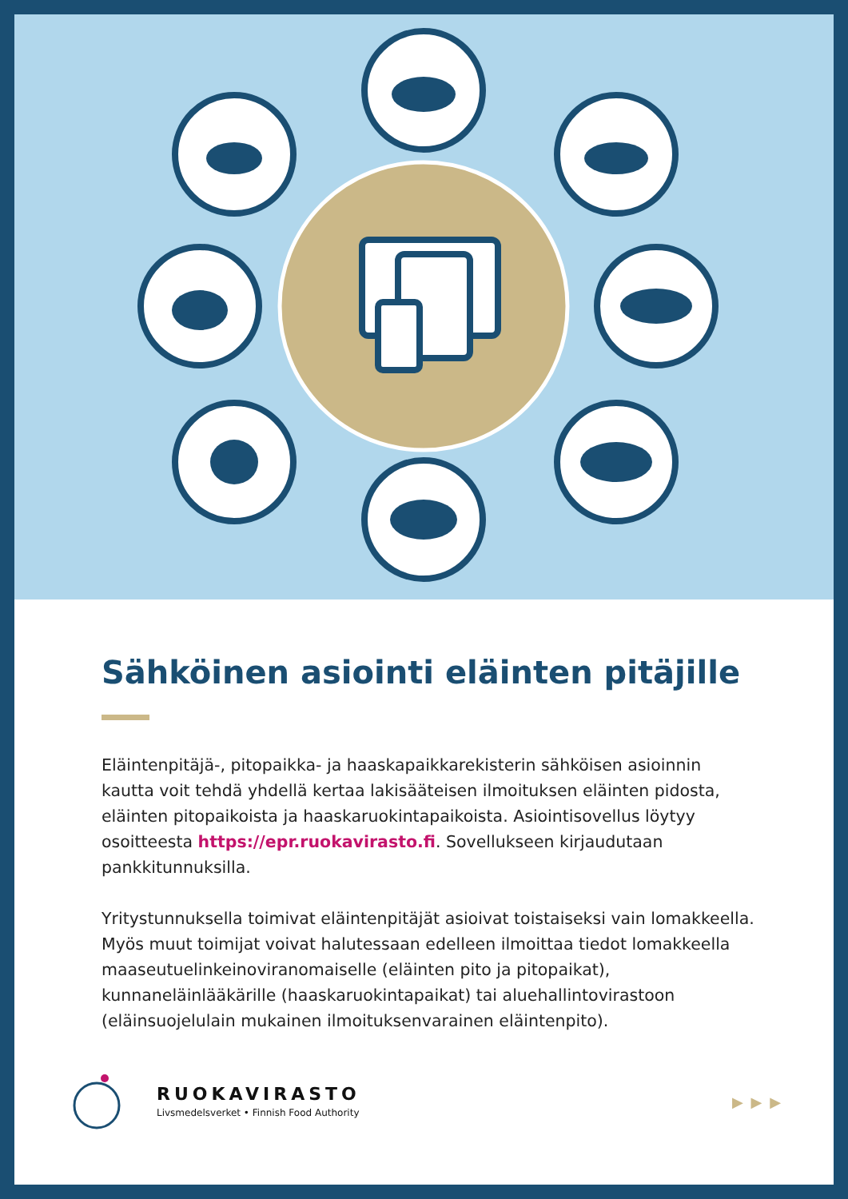Sähköinen asiointi eläinten pitäjille
Eläintenpitäjä-, pitopaikka- ja haaskapaikkarekisterin sähköisen asioinnin kautta voit tehdä yhdellä kertaa lakisääteisen ilmoituksen eläinten pidosta, eläinten pitopaikoista ja haaskaruokintapaikoista. Asiointisovellus löytyy osoitteesta https://epr.ruokavirasto.fi. Sovellukseen kirjaudutaan pankkitunnuksilla.
Yritystunnuksella toimivat eläintenpitäjät asioivat toistaiseksi vain lomakkeella. Myös muut toimijat voivat halutessaan edelleen ilmoittaa tiedot lomakkeella maaseutuelinkeinoviranomaiselle (eläinten pito ja pitopaikat), kunnaneläinlääkärille (haaskaruokintapaikat) tai aluehallintovirastoon (eläinsuojelulain mukainen ilmoituksenvarainen eläintenpito).
RUOKAVIRASTO
Livsmedelsverket • Finnish Food Authority
▶ ▶ ▶